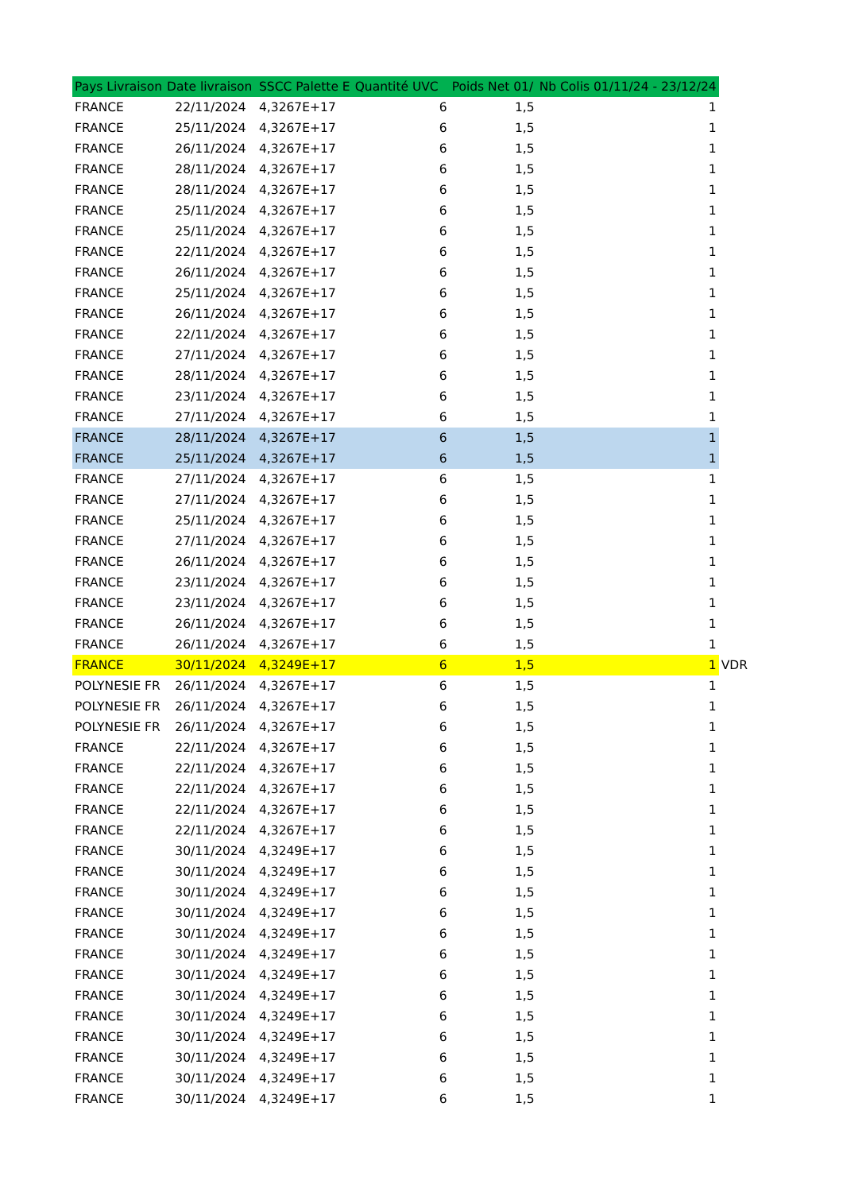| Pays Livraison | Date livraison | SSCC Palette E | Quantité UVC | Poids Net 01/ | Nb Colis 01/11/24 - 23/12/24 | |
| FRANCE | 22/11/2024 | 4,3267E+17 | 6 | 1,5 | 1 | |
| FRANCE | 25/11/2024 | 4,3267E+17 | 6 | 1,5 | 1 | |
| FRANCE | 26/11/2024 | 4,3267E+17 | 6 | 1,5 | 1 | |
| FRANCE | 28/11/2024 | 4,3267E+17 | 6 | 1,5 | 1 | |
| FRANCE | 28/11/2024 | 4,3267E+17 | 6 | 1,5 | 1 | |
| FRANCE | 25/11/2024 | 4,3267E+17 | 6 | 1,5 | 1 | |
| FRANCE | 25/11/2024 | 4,3267E+17 | 6 | 1,5 | 1 | |
| FRANCE | 22/11/2024 | 4,3267E+17 | 6 | 1,5 | 1 | |
| FRANCE | 26/11/2024 | 4,3267E+17 | 6 | 1,5 | 1 | |
| FRANCE | 25/11/2024 | 4,3267E+17 | 6 | 1,5 | 1 | |
| FRANCE | 26/11/2024 | 4,3267E+17 | 6 | 1,5 | 1 | |
| FRANCE | 22/11/2024 | 4,3267E+17 | 6 | 1,5 | 1 | |
| FRANCE | 27/11/2024 | 4,3267E+17 | 6 | 1,5 | 1 | |
| FRANCE | 28/11/2024 | 4,3267E+17 | 6 | 1,5 | 1 | |
| FRANCE | 23/11/2024 | 4,3267E+17 | 6 | 1,5 | 1 | |
| FRANCE | 27/11/2024 | 4,3267E+17 | 6 | 1,5 | 1 | |
| FRANCE | 28/11/2024 | 4,3267E+17 | 6 | 1,5 | 1 | |
| FRANCE | 25/11/2024 | 4,3267E+17 | 6 | 1,5 | 1 | |
| FRANCE | 27/11/2024 | 4,3267E+17 | 6 | 1,5 | 1 | |
| FRANCE | 27/11/2024 | 4,3267E+17 | 6 | 1,5 | 1 | |
| FRANCE | 25/11/2024 | 4,3267E+17 | 6 | 1,5 | 1 | |
| FRANCE | 27/11/2024 | 4,3267E+17 | 6 | 1,5 | 1 | |
| FRANCE | 26/11/2024 | 4,3267E+17 | 6 | 1,5 | 1 | |
| FRANCE | 23/11/2024 | 4,3267E+17 | 6 | 1,5 | 1 | |
| FRANCE | 23/11/2024 | 4,3267E+17 | 6 | 1,5 | 1 | |
| FRANCE | 26/11/2024 | 4,3267E+17 | 6 | 1,5 | 1 | |
| FRANCE | 26/11/2024 | 4,3267E+17 | 6 | 1,5 | 1 | |
| FRANCE | 30/11/2024 | 4,3249E+17 | 6 | 1,5 | 1 | VDR |
| POLYNESIE FR | 26/11/2024 | 4,3267E+17 | 6 | 1,5 | 1 | |
| POLYNESIE FR | 26/11/2024 | 4,3267E+17 | 6 | 1,5 | 1 | |
| POLYNESIE FR | 26/11/2024 | 4,3267E+17 | 6 | 1,5 | 1 | |
| FRANCE | 22/11/2024 | 4,3267E+17 | 6 | 1,5 | 1 | |
| FRANCE | 22/11/2024 | 4,3267E+17 | 6 | 1,5 | 1 | |
| FRANCE | 22/11/2024 | 4,3267E+17 | 6 | 1,5 | 1 | |
| FRANCE | 22/11/2024 | 4,3267E+17 | 6 | 1,5 | 1 | |
| FRANCE | 22/11/2024 | 4,3267E+17 | 6 | 1,5 | 1 | |
| FRANCE | 30/11/2024 | 4,3249E+17 | 6 | 1,5 | 1 | |
| FRANCE | 30/11/2024 | 4,3249E+17 | 6 | 1,5 | 1 | |
| FRANCE | 30/11/2024 | 4,3249E+17 | 6 | 1,5 | 1 | |
| FRANCE | 30/11/2024 | 4,3249E+17 | 6 | 1,5 | 1 | |
| FRANCE | 30/11/2024 | 4,3249E+17 | 6 | 1,5 | 1 | |
| FRANCE | 30/11/2024 | 4,3249E+17 | 6 | 1,5 | 1 | |
| FRANCE | 30/11/2024 | 4,3249E+17 | 6 | 1,5 | 1 | |
| FRANCE | 30/11/2024 | 4,3249E+17 | 6 | 1,5 | 1 | |
| FRANCE | 30/11/2024 | 4,3249E+17 | 6 | 1,5 | 1 | |
| FRANCE | 30/11/2024 | 4,3249E+17 | 6 | 1,5 | 1 | |
| FRANCE | 30/11/2024 | 4,3249E+17 | 6 | 1,5 | 1 | |
| FRANCE | 30/11/2024 | 4,3249E+17 | 6 | 1,5 | 1 | |
| FRANCE | 30/11/2024 | 4,3249E+17 | 6 | 1,5 | 1 | |